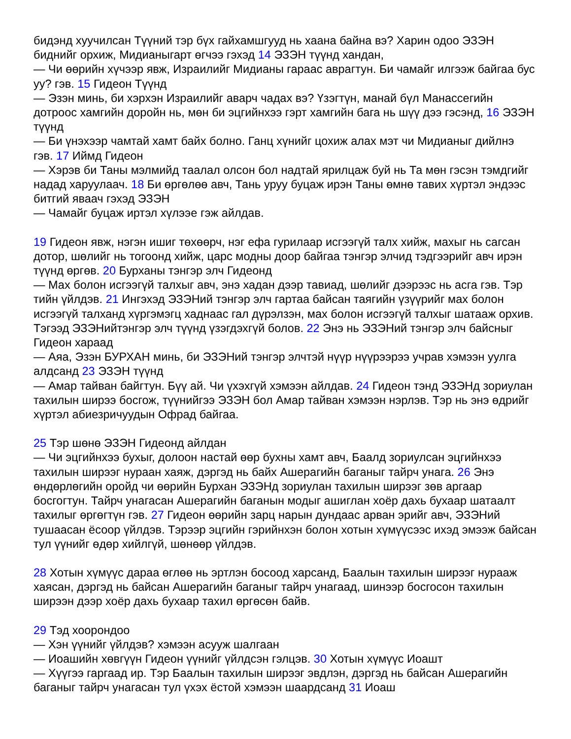бидэнд хуучилсан Түүний тэр бүх гайхамшгууд нь хаана байна вэ? Харин одоо ЭЗЭН биднийг орхиж, Мидианыгарт өгчээ гэхэд 14 ЭЗЭН түүнд хандан,
— Чи өөрийн хүчээр явж, Израилийг Мидианы гараас аврагтун. Би чамайг илгээж байгаа бус уу? гэв. 15 Гидеон Түүнд
— Эзэн минь, би хэрхэн Израилийг аварч чадах вэ? Үзэгтүн, манай бүл Манассегийн дотроос хамгийн доройн нь, мөн би эцгийнхээ гэрт хамгийн бага нь шүү дээ гэсэнд, 16 ЭЗЭН түүнд
— Би үнэхээр чамтай хамт байх болно. Ганц хүнийг цохиж алах мэт чи Мидианыг дийлнэ гэв. 17 Иймд Гидеон
— Хэрэв би Таны мэлмийд таалал олсон бол надтай ярилцаж буй нь Та мөн гэсэн тэмдгийг надад харуулаач. 18 Би өргөлөө авч, Тань уруу буцаж ирэн Таны өмнө тавих хүртэл эндээс битгий яваач гэхэд ЭЗЭН
— Чамайг буцаж иртэл хүлээе гэж айлдав.
19 Гидеон явж, нэгэн ишиг төхөөрч, нэг ефа гурилаар исгээгүй талх хийж, махыг нь сагсан дотор, шөлийг нь тогоонд хийж, царс модны доор байгаа тэнгэр элчид тэдгээрийг авч ирэн түүнд өргөв. 20 Бурханы тэнгэр элч Гидеонд
— Мах болон исгээгүй талхыг авч, энэ хадан дээр тавиад, шөлийг дээрээс нь асга гэв. Тэр тийн үйлдэв. 21 Ингэхэд ЭЗЭНий тэнгэр элч гартаа байсан таягийн үзүүрийг мах болон исгээгүй талханд хүргэмэгц хаднаас гал дүрэлзэн, мах болон исгээгүй талхыг шатааж орхив. Тэгээд ЭЗЭНийтэнгэр элч түүнд үзэгдэхгүй болов. 22 Энэ нь ЭЗЭНий тэнгэр элч байсныг Гидеон хараад
— Аяа, Эзэн БУРХАН минь, би ЭЗЭНий тэнгэр элчтэй нүүр нүүрээрээ учрав хэмээн уулга алдсанд 23 ЭЗЭН түүнд
— Амар тайван байгтун. Бүү ай. Чи үхэхгүй хэмээн айлдав. 24 Гидеон тэнд ЭЗЭНд зориулан тахилын ширээ босгож, түүнийгээ ЭЗЭН бол Амар тайван хэмээн нэрлэв. Тэр нь энэ өдрийг хүртэл абиезричуудын Офрад байгаа.
25 Тэр шөнө ЭЗЭН Гидеонд айлдан
— Чи эцгийнхээ бухыг, долоон настай өөр бухны хамт авч, Баалд зориулсан эцгийнхээ тахилын ширээг нураан хаяж, дэргэд нь байх Ашерагийн баганыг тайрч унага. 26 Энэ өндөрлөгийн оройд чи өөрийн Бурхан ЭЗЭНд зориулан тахилын ширээг зөв аргаар босгогтун. Тайрч унагасан Ашерагийн баганын модыг ашиглан хоёр дахь бухаар шатаалт тахилыг өргөгтүн гэв. 27 Гидеон өөрийн зарц нарын дундаас арван эрийг авч, ЭЗЭНий тушаасан ёсоор үйлдэв. Тэрээр эцгийн гэрийнхэн болон хотын хүмүүсээс ихэд эмээж байсан тул үүнийг өдөр хийлгүй, шөнөөр үйлдэв.
28 Хотын хүмүүс дараа өглөө нь эртлэн босоод харсанд, Баалын тахилын ширээг нурааж хаясан, дэргэд нь байсан Ашерагийн баганыг тайрч унагаад, шинээр босгосон тахилын ширээн дээр хоёр дахь бухаар тахил өргөсөн байв.
29 Тэд хоорондоо
— Хэн үүнийг үйлдэв? хэмээн асууж шалгаан
— Иоашийн хөвгүүн Гидеон үүнийг үйлдсэн гэлцэв. 30 Хотын хүмүүс Иоашт
— Хүүгээ гаргаад ир. Тэр Баалын тахилын ширээг эвдлэн, дэргэд нь байсан Ашерагийн баганыг тайрч унагасан тул үхэх ёстой хэмээн шаардсанд 31 Иоаш